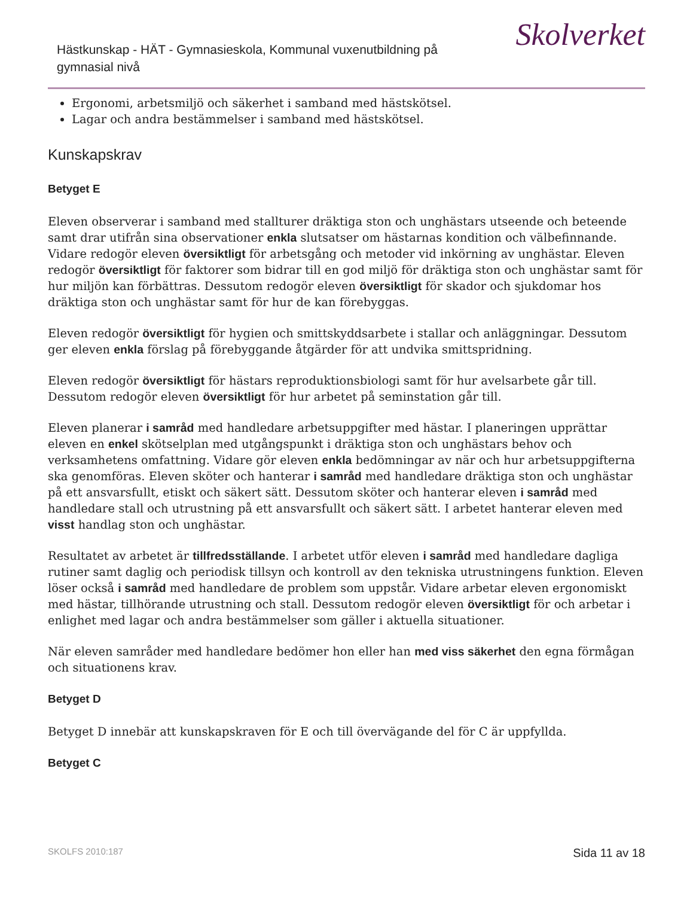Hästkunskap - HÄT - Gymnasieskola, Kommunal vuxenutbildning på gymnasial nivå
Skolverket
Ergonomi, arbetsmiljö och säkerhet i samband med hästskötsel.
Lagar och andra bestämmelser i samband med hästskötsel.
Kunskapskrav
Betyget E
Eleven observerar i samband med stallturer dräktiga ston och unghästars utseende och beteende samt drar utifrån sina observationer enkla slutsatser om hästarnas kondition och välbefinnande. Vidare redogör eleven översiktligt för arbetsgång och metoder vid inkörning av unghästar. Eleven redogör översiktligt för faktorer som bidrar till en god miljö för dräktiga ston och unghästar samt för hur miljön kan förbättras. Dessutom redogör eleven översiktligt för skador och sjukdomar hos dräktiga ston och unghästar samt för hur de kan förebyggas.
Eleven redogör översiktligt för hygien och smittskyddsarbete i stallar och anläggningar. Dessutom ger eleven enkla förslag på förebyggande åtgärder för att undvika smittspridning.
Eleven redogör översiktligt för hästars reproduktionsbiologi samt för hur avelsarbete går till. Dessutom redogör eleven översiktligt för hur arbetet på seminstation går till.
Eleven planerar i samråd med handledare arbetsuppgifter med hästar. I planeringen upprättar eleven en enkel skötselplan med utgångspunkt i dräktiga ston och unghästars behov och verksamhetens omfattning. Vidare gör eleven enkla bedömningar av när och hur arbetsuppgifterna ska genomföras. Eleven sköter och hanterar i samråd med handledare dräktiga ston och unghästar på ett ansvarsfullt, etiskt och säkert sätt. Dessutom sköter och hanterar eleven i samråd med handledare stall och utrustning på ett ansvarsfullt och säkert sätt. I arbetet hanterar eleven med visst handlag ston och unghästar.
Resultatet av arbetet är tillfredsställande. I arbetet utför eleven i samråd med handledare dagliga rutiner samt daglig och periodisk tillsyn och kontroll av den tekniska utrustningens funktion. Eleven löser också i samråd med handledare de problem som uppstår. Vidare arbetar eleven ergonomiskt med hästar, tillhörande utrustning och stall. Dessutom redogör eleven översiktligt för och arbetar i enlighet med lagar och andra bestämmelser som gäller i aktuella situationer.
När eleven samråder med handledare bedömer hon eller han med viss säkerhet den egna förmågan och situationens krav.
Betyget D
Betyget D innebär att kunskapskraven för E och till övervägande del för C är uppfyllda.
Betyget C
SKOLFS 2010:187 Sida 11 av 18